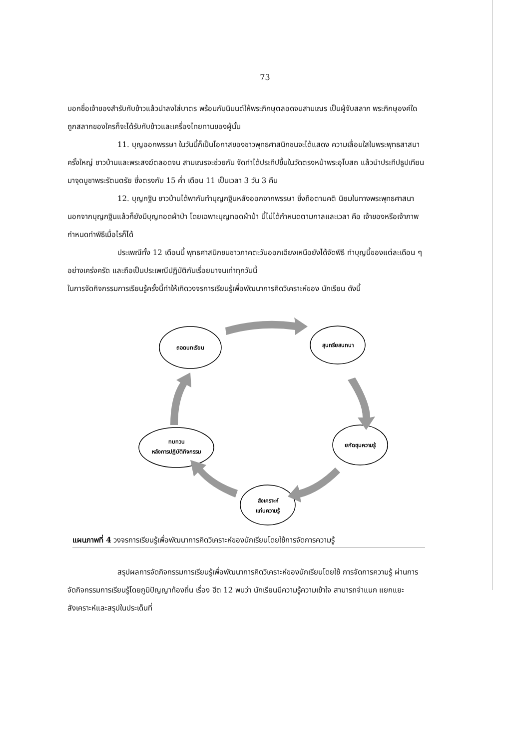73
บอกชื่อเจ้าของสำรับกับข้าวแล้วนำลงใส่บาตร พร้อมกับนิมนต์ให้พระภิกษุตลอดจนสามเณร เป็นผู้จับสลาก พระภิกษุองค์ใดถูกสลากของใครก็จะได้รับกับข้าวและเครื่องไทยทานของผู้นั้น
11. บุญออกพรรษา ในวันนี้ก็เป็นโอกาสของชาวพุทธศาสนิกชนจะได้แสดง ความเลื่อมใสในพระพุทธสาสนาครั้งใหญ่ ชาวบ้านและพระสงฆ์ตลอดจน สามเณรจะช่วยกัน จัดทำได้ประทีปขึ้นในวัดตรงหน้าพระอุโบสถ แล้วนำประทีปธูปเทียนมาจุดบูชาพระรัตนตรัย ซึ่งตรงกับ 15 ค่ำ เดือน 11 เป็นเวลา 3 วัน 3 คืน
12. บุญกฐิน ชาวบ้านได้พากันทำบุญกฐินหลังออกจากพรรษา ซึ่งถือตามคติ นิยมในทางพระพุทธศาสนา นอกจากบุญกฐินแล้วก็ยังมีบุญทอดผ้าป่า โดยเฉพาะบุญทอดผ้าป่า นี้ไม่ได้กำหนดตามกาลและเวลา คือ เจ้าของหรือเจ้าภาพกำหนดทำพิธีเมื่อไรก็ได้
ประเพณีทั้ง 12 เดือนนี้ พุทธศาสนิกชนชาวภาคตะวันออกเฉียงเหนือยังได้จัดพิธี ทำบุญนี้ของแต่ละเดือน ๆ อย่างเคร่งครัด และถือเป็นประเพณีปฏิบัติกันเรื่อยมาจนเท่าทุกวันนี้
ในการจัดกิจกรรมการเรียนรู้ครั้งนี้ทำให้เกิดวงจรการเรียนรู้เพื่อพัฒนาการคิดวิเคราะห์ของ นักเรียน ดังนี้
ถอดบทเรียน
สุนทรียสนทนา
ยกัดขุมความรู้
สังเคราะห์
แก่นความรู้
ทบทวน
หลังการปฏิบัติกิจกรรม
แผนภาพที่ 4 วงจรการเรียนรู้เพื่อพัฒนาการคิดวิเคราะห์ของนักเรียนโดยใช้การจัดการความรู้
สรุปผลการจัดกิจกรรมการเรียนรู้เพื่อพัฒนาการคิดวิเคราะห์ของนักเรียนโดยใช้ การจัดการความรู้ ผ่านการจัดกิจกรรมการเรียนรู้โดยภูมิปัญญาท้องถิ่น เรื่อง ฮีต 12 พบว่า นักเรียนมีความรู้ความเข้าใจ สามารถจำแนก แยกแยะ สังเคราะห์และสรุปในประเด็นที่